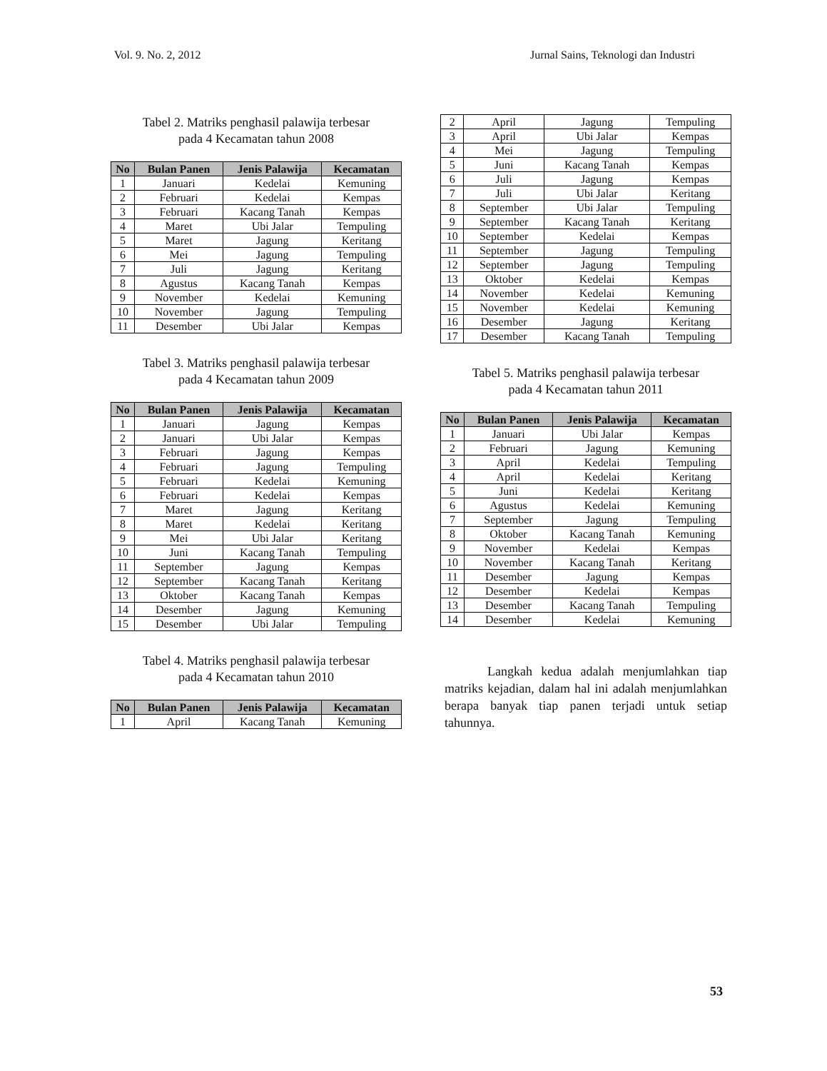Vol. 9. No. 2, 2012 Jurnal Sains, Teknologi dan Industri
Tabel 2. Matriks penghasil palawija terbesar
pada 4 Kecamatan tahun 2008
| No | Bulan Panen | Jenis Palawija | Kecamatan |
| --- | --- | --- | --- |
| 1 | Januari | Kedelai | Kemuning |
| 2 | Februari | Kedelai | Kempas |
| 3 | Februari | Kacang Tanah | Kempas |
| 4 | Maret | Ubi Jalar | Tempuling |
| 5 | Maret | Jagung | Keritang |
| 6 | Mei | Jagung | Tempuling |
| 7 | Juli | Jagung | Keritang |
| 8 | Agustus | Kacang Tanah | Kempas |
| 9 | November | Kedelai | Kemuning |
| 10 | November | Jagung | Tempuling |
| 11 | Desember | Ubi Jalar | Kempas |
Tabel 3. Matriks penghasil palawija terbesar
pada 4 Kecamatan tahun 2009
| No | Bulan Panen | Jenis Palawija | Kecamatan |
| --- | --- | --- | --- |
| 1 | Januari | Jagung | Kempas |
| 2 | Januari | Ubi Jalar | Kempas |
| 3 | Februari | Jagung | Kempas |
| 4 | Februari | Jagung | Tempuling |
| 5 | Februari | Kedelai | Kemuning |
| 6 | Februari | Kedelai | Kempas |
| 7 | Maret | Jagung | Keritang |
| 8 | Maret | Kedelai | Keritang |
| 9 | Mei | Ubi Jalar | Keritang |
| 10 | Juni | Kacang Tanah | Tempuling |
| 11 | September | Jagung | Kempas |
| 12 | September | Kacang Tanah | Keritang |
| 13 | Oktober | Kacang Tanah | Kempas |
| 14 | Desember | Jagung | Kemuning |
| 15 | Desember | Ubi Jalar | Tempuling |
Tabel 4. Matriks penghasil palawija terbesar
pada 4 Kecamatan tahun 2010
| No | Bulan Panen | Jenis Palawija | Kecamatan |
| --- | --- | --- | --- |
| 1 | April | Kacang Tanah | Kemuning |
| 2 | April | Jagung | Tempuling |
| 3 | April | Ubi Jalar | Kempas |
| 4 | Mei | Jagung | Tempuling |
| 5 | Juni | Kacang Tanah | Kempas |
| 6 | Juli | Jagung | Kempas |
| 7 | Juli | Ubi Jalar | Keritang |
| 8 | September | Ubi Jalar | Tempuling |
| 9 | September | Kacang Tanah | Keritang |
| 10 | September | Kedelai | Kempas |
| 11 | September | Jagung | Tempuling |
| 12 | September | Jagung | Tempuling |
| 13 | Oktober | Kedelai | Kempas |
| 14 | November | Kedelai | Kemuning |
| 15 | November | Kedelai | Kemuning |
| 16 | Desember | Jagung | Keritang |
| 17 | Desember | Kacang Tanah | Tempuling |
Tabel 5. Matriks penghasil palawija terbesar
pada 4 Kecamatan tahun 2011
| No | Bulan Panen | Jenis Palawija | Kecamatan |
| --- | --- | --- | --- |
| 1 | Januari | Ubi Jalar | Kempas |
| 2 | Februari | Jagung | Kemuning |
| 3 | April | Kedelai | Tempuling |
| 4 | April | Kedelai | Keritang |
| 5 | Juni | Kedelai | Keritang |
| 6 | Agustus | Kedelai | Kemuning |
| 7 | September | Jagung | Tempuling |
| 8 | Oktober | Kacang Tanah | Kemuning |
| 9 | November | Kedelai | Kempas |
| 10 | November | Kacang Tanah | Keritang |
| 11 | Desember | Jagung | Kempas |
| 12 | Desember | Kedelai | Kempas |
| 13 | Desember | Kacang Tanah | Tempuling |
| 14 | Desember | Kedelai | Kemuning |
Langkah kedua adalah menjumlahkan tiap matriks kejadian, dalam hal ini adalah menjumlahkan berapa banyak tiap panen terjadi untuk setiap tahunnya.
53